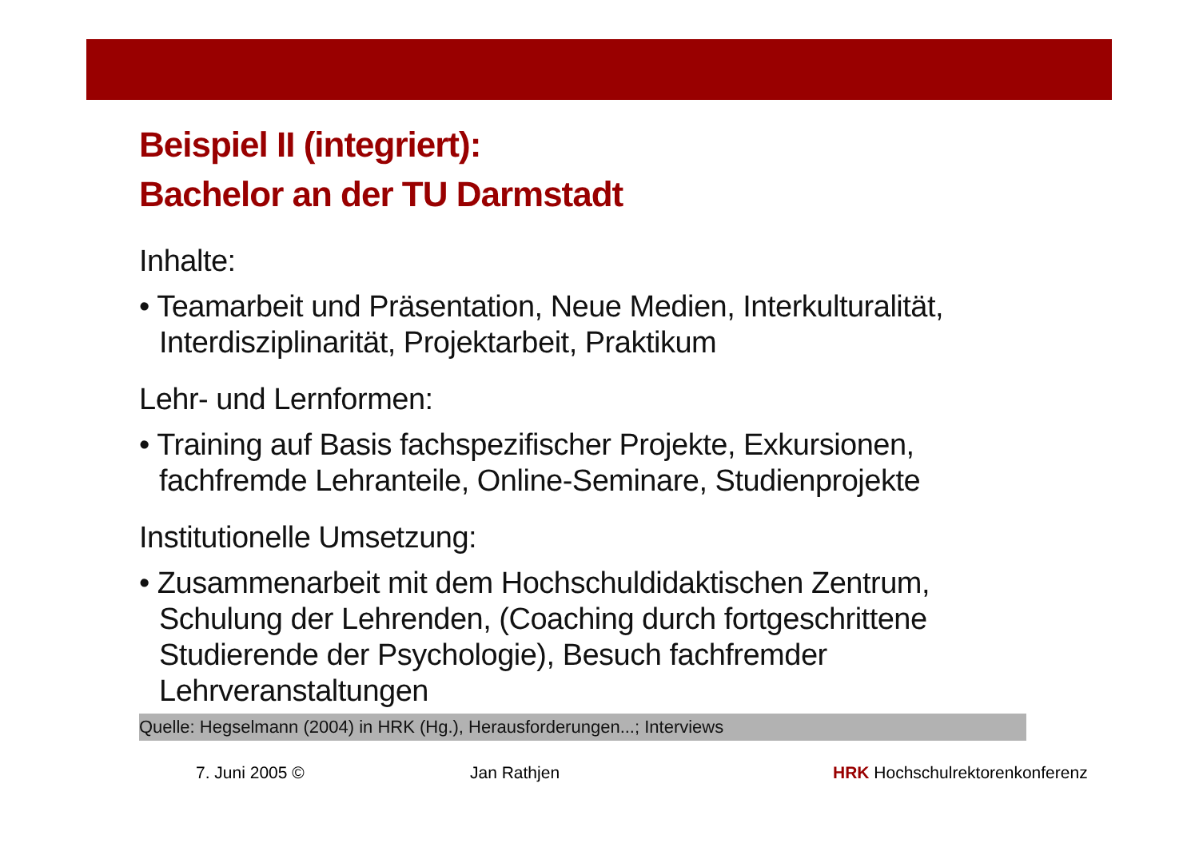Beispiel II (integriert):
Bachelor an der TU Darmstadt
Inhalte:
• Teamarbeit und Präsentation, Neue Medien, Interkulturalität, Interdisziplinarität, Projektarbeit, Praktikum
Lehr- und Lernformen:
• Training auf Basis fachspezifischer Projekte, Exkursionen, fachfremde Lehranteile, Online-Seminare, Studienprojekte
Institutionelle Umsetzung:
• Zusammenarbeit mit dem Hochschuldidaktischen Zentrum, Schulung der Lehrenden, (Coaching durch fortgeschrittene Studierende der Psychologie), Besuch fachfremder Lehrveranstaltungen
Quelle: Hegselmann (2004) in HRK (Hg.), Herausforderungen...; Interviews
7. Juni 2005 © Jan Rathjen HRK Hochschulrektorenkonferenz